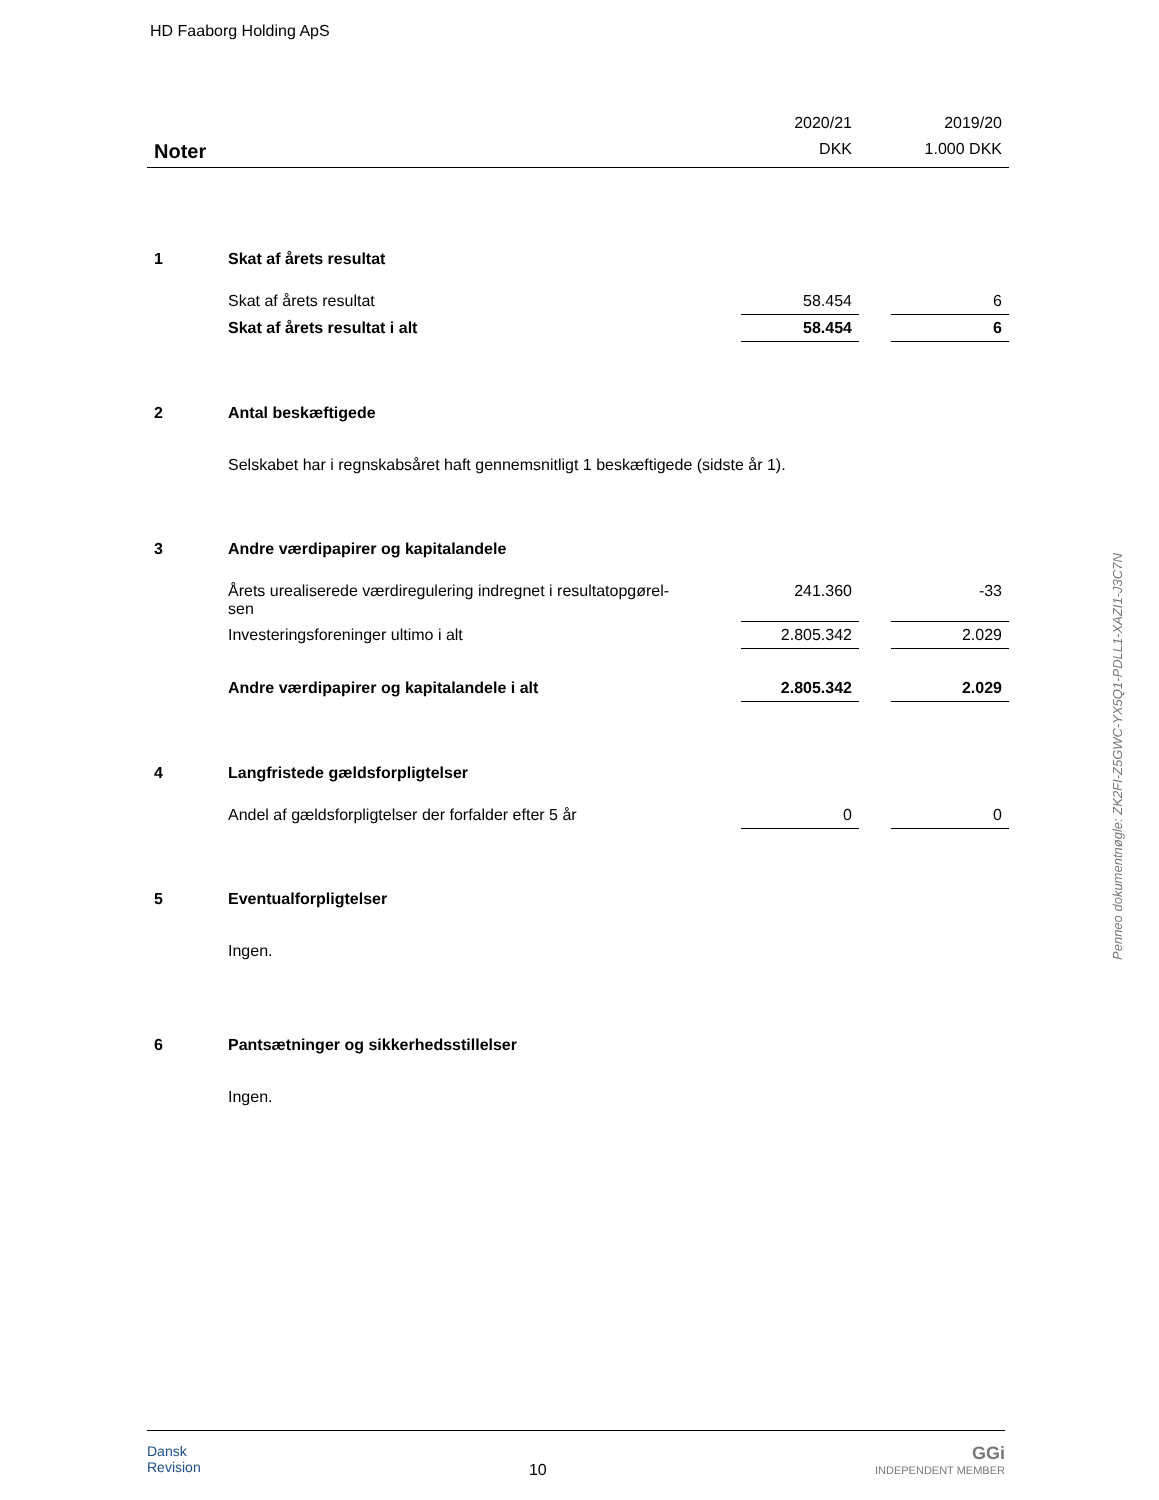HD Faaborg Holding ApS
| | | 2020/21 | | 2019/20 |
| Noter | | DKK | | 1.000 DKK |
| 1 | Skat af årets resultat | | | |
| | Skat af årets resultat | 58.454 | | 6 |
| | Skat af årets resultat i alt | 58.454 | | 6 |
| 2 | Antal beskæftigede | | | |
| | Selskabet har i regnskabsåret haft gennemsnitligt 1 beskæftigede (sidste år 1). | | | |
| 3 | Andre værdipapirer og kapitalandele | | | |
| | Årets urealiserede værdiregulering indregnet i resultatopgørel- sen | 241.360 | | -33 |
| | Investeringsforeninger ultimo i alt | 2.805.342 | | 2.029 |
| | Andre værdipapirer og kapitalandele i alt | 2.805.342 | | 2.029 |
| 4 | Langfristede gældsforpligtelser | | | |
| | Andel af gældsforpligtelser der forfalder efter 5 år | 0 | | 0 |
| 5 | Eventualforpligtelser | | | |
| | Ingen. | | | |
| 6 | Pantsætninger og sikkerhedsstillelser | | | |
| | Ingen. | | | |
Penneo dokumentnøgle: ZK2FI-Z5GWC-YX5Q1-PDLL1-XAZI1-J3C7N
Dansk
Revision
10
GGi
INDEPENDENT MEMBER